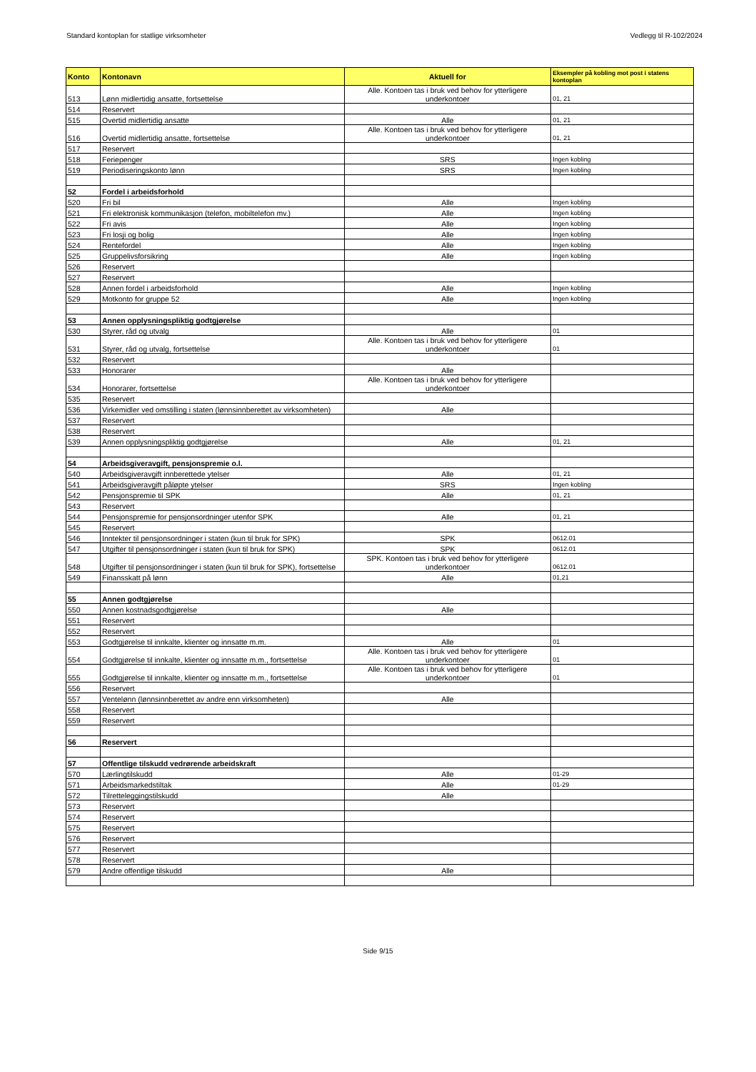Standard kontoplan for statlige virksomheter Vedlegg til R-102/2024
| Konto | Kontonavn | Aktuell for | Eksempler på kobling mot post i statens kontoplan |
| --- | --- | --- | --- |
| 513 | Lønn midlertidig ansatte, fortsettelse | Alle. Kontoen tas i bruk ved behov for ytterligere underkontoer | 01, 21 |
| 514 | Reservert | | |
| 515 | Overtid midlertidig ansatte | Alle | 01, 21 |
| 516 | Overtid midlertidig ansatte, fortsettelse | Alle. Kontoen tas i bruk ved behov for ytterligere underkontoer | 01, 21 |
| 517 | Reservert | | |
| 518 | Feriepenger | SRS | Ingen kobling |
| 519 | Periodiseringskonto lønn | SRS | Ingen kobling |
| 52 | Fordel i arbeidsforhold | | |
| 520 | Fri bil | Alle | Ingen kobling |
| 521 | Fri elektronisk kommunikasjon (telefon, mobiltelefon mv.) | Alle | Ingen kobling |
| 522 | Fri avis | Alle | Ingen kobling |
| 523 | Fri losji og bolig | Alle | Ingen kobling |
| 524 | Rentefordel | Alle | Ingen kobling |
| 525 | Gruppelivsforsikring | Alle | Ingen kobling |
| 526 | Reservert | | |
| 527 | Reservert | | |
| 528 | Annen fordel i arbeidsforhold | Alle | Ingen kobling |
| 529 | Motkonto for gruppe 52 | Alle | Ingen kobling |
| 53 | Annen opplysningspliktig godtgjørelse | | |
| 530 | Styrer, råd og utvalg | Alle | 01 |
| 531 | Styrer, råd og utvalg, fortsettelse | Alle. Kontoen tas i bruk ved behov for ytterligere underkontoer | 01 |
| 532 | Reservert | | |
| 533 | Honorarer | Alle | |
| 534 | Honorarer, fortsettelse | Alle. Kontoen tas i bruk ved behov for ytterligere underkontoer | |
| 535 | Reservert | | |
| 536 | Virkemidler ved omstilling i staten (lønnsinnberettet av virksomheten) | Alle | |
| 537 | Reservert | | |
| 538 | Reservert | | |
| 539 | Annen opplysningspliktig godtgjørelse | Alle | 01, 21 |
| 54 | Arbeidsgiveravgift, pensjonspremie o.l. | | |
| 540 | Arbeidsgiveravgift innberettede ytelser | Alle | 01, 21 |
| 541 | Arbeidsgiveravgift påløpte ytelser | SRS | Ingen kobling |
| 542 | Pensjonspremie til SPK | Alle | 01, 21 |
| 543 | Reservert | | |
| 544 | Pensjonspremie for pensjonsordninger utenfor SPK | Alle | 01, 21 |
| 545 | Reservert | | |
| 546 | Inntekter til pensjonsordninger i staten (kun til bruk for SPK) | SPK | 0612.01 |
| 547 | Utgifter til pensjonsordninger i staten (kun til bruk for SPK) | SPK | 0612.01 |
| 548 | Utgifter til pensjonsordninger i staten (kun til bruk for SPK), fortsettelse | SPK. Kontoen tas i bruk ved behov for ytterligere underkontoer | 0612.01 |
| 549 | Finansskatt på lønn | Alle | 01,21 |
| 55 | Annen godtgjørelse | | |
| 550 | Annen kostnadsgodtgjørelse | Alle | |
| 551 | Reservert | | |
| 552 | Reservert | | |
| 553 | Godtgjørelse til innkalte, klienter og innsatte m.m. | Alle | 01 |
| 554 | Godtgjørelse til innkalte, klienter og innsatte m.m., fortsettelse | Alle. Kontoen tas i bruk ved behov for ytterligere underkontoer | 01 |
| 555 | Godtgjørelse til innkalte, klienter og innsatte m.m., fortsettelse | Alle. Kontoen tas i bruk ved behov for ytterligere underkontoer | 01 |
| 556 | Reservert | | |
| 557 | Ventelønn (lønnsinnberettet av andre enn virksomheten) | Alle | |
| 558 | Reservert | | |
| 559 | Reservert | | |
| 56 | Reservert | | |
| 57 | Offentlige tilskudd vedrørende arbeidskraft | | |
| 570 | Lærlingtilskudd | Alle | 01-29 |
| 571 | Arbeidsmarkedstiltak | Alle | 01-29 |
| 572 | Tilretteleggingstilskudd | Alle | |
| 573 | Reservert | | |
| 574 | Reservert | | |
| 575 | Reservert | | |
| 576 | Reservert | | |
| 577 | Reservert | | |
| 578 | Reservert | | |
| 579 | Andre offentlige tilskudd | Alle | |
Side 9/15